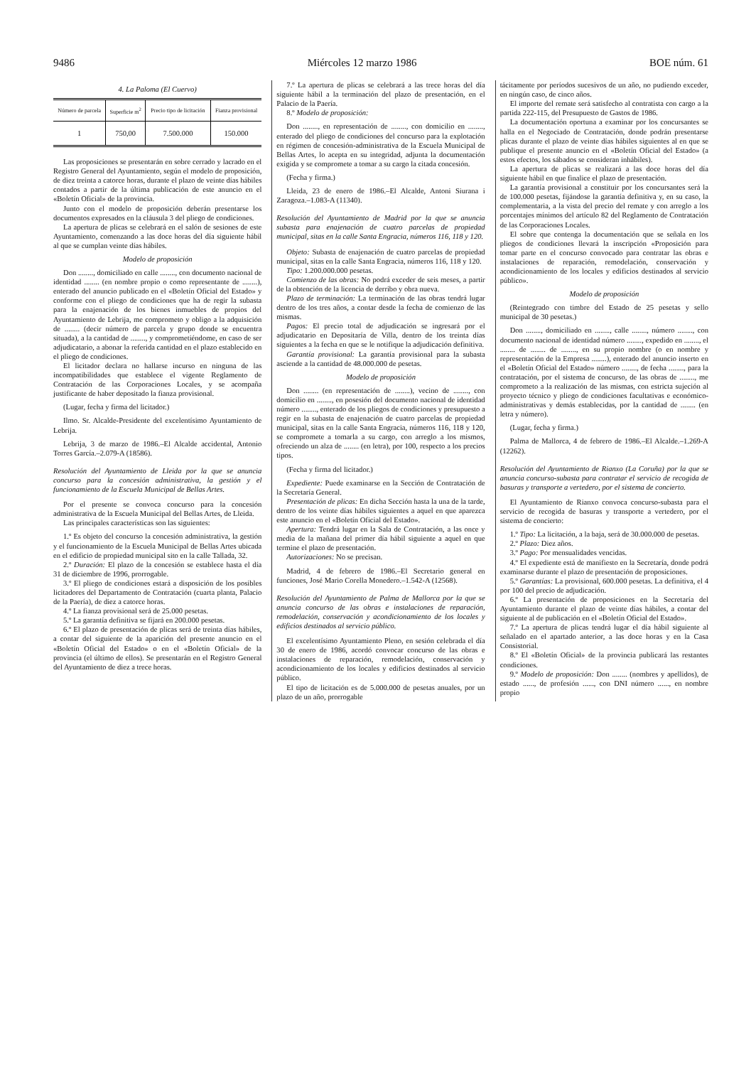9486 Miércoles 12 marzo 1986 BOE núm. 61
4. La Paloma (El Cuervo)
| Número de parcela | Superficie m<sup>2</sup> | Precio tipo de licitación | Fianza provisional |
| --- | --- | --- | --- |
| 1 | 750,00 | 7.500.000 | 150.000 |
Las proposiciones se presentarán en sobre cerrado y lacrado en el Registro General del Ayuntamiento, según el modelo de proposición, de diez treinta a catorce horas, durante el plazo de veinte días hábiles contados a partir de la última publicación de este anuncio en el «Boletín Oficial» de la provincia.
Junto con el modelo de proposición deberán presentarse los documentos expresados en la cláusula 3 del pliego de condiciones.
La apertura de plicas se celebrará en el salón de sesiones de este Ayuntamiento, comenzando a las doce horas del día siguiente hábil al que se cumplan veinte días hábiles.
Modelo de proposición
Don ........, domiciliado en calle ........, con documento nacional de identidad ........ (en nombre propio o como representante de ........), enterado del anuncio publicado en el «Boletín Oficial del Estado» y conforme con el pliego de condiciones que ha de regir la subasta para la enajenación de los bienes inmuebles de propios del Ayuntamiento de Lebrija, me comprometo y obligo a la adquisición de ........ (decir número de parcela y grupo donde se encuentra situada), a la cantidad de ........, y comprometiéndome, en caso de ser adjudicatario, a abonar la referida cantidad en el plazo establecido en el pliego de condiciones.
El licitador declara no hallarse incurso en ninguna de las incompatibilidades que establece el vigente Reglamento de Contratación de las Corporaciones Locales, y se acompaña justificante de haber depositado la fianza provisional.
(Lugar, fecha y firma del licitador.)
Ilmo. Sr. Alcalde-Presidente del excelentísimo Ayuntamiento de Lebrija.
Lebrija, 3 de marzo de 1986.–El Alcalde accidental, Antonio Torres García.–2.079-A (18586).
Resolución del Ayuntamiento de Lleida por la que se anuncia concurso para la concesión administrativa, la gestión y el funcionamiento de la Escuela Municipal de Bellas Artes.
Por el presente se convoca concurso para la concesión administrativa de la Escuela Municipal del Bellas Artes, de Lleida.
Las principales características son las siguientes:
1.º Es objeto del concurso la concesión administrativa, la gestión y el funcionamiento de la Escuela Municipal de Bellas Artes ubicada en el edificio de propiedad municipal sito en la calle Tallada, 32.
2.º Duración: El plazo de la concesión se establece hasta el día 31 de diciembre de 1996, prorrogable.
3.º El pliego de condiciones estará a disposición de los posibles licitadores del Departamento de Contratación (cuarta planta, Palacio de la Paería), de diez a catorce horas.
4.º La fianza provisional será de 25.000 pesetas.
5.º La garantía definitiva se fijará en 200.000 pesetas.
6.º El plazo de presentación de plicas será de treinta días hábiles, a contar del siguiente de la aparición del presente anuncio en el «Boletín Oficial del Estado» o en el «Boletín Oficial» de la provincia (el último de ellos). Se presentarán en el Registro General del Ayuntamiento de diez a trece horas.
7.º La apertura de plicas se celebrará a las trece horas del día siguiente hábil a la terminación del plazo de presentación, en el Palacio de la Paería.
8.º Modelo de proposición:
Don ........, en representación de ........, con domicilio en ........, enterado del pliego de condiciones del concurso para la explotación en régimen de concesión-administrativa de la Escuela Municipal de Bellas Artes, lo acepta en su integridad, adjunta la documentación exigida y se compromete a tomar a su cargo la citada concesión.
(Fecha y firma.)
Lleida, 23 de enero de 1986.–El Alcalde, Antoni Siurana i Zaragoza.–1.083-A (11340).
Resolución del Ayuntamiento de Madrid por la que se anuncia subasta para enajenación de cuatro parcelas de propiedad municipal, sitas en la calle Santa Engracia, números 116, 118 y 120.
Objeto: Subasta de enajenación de cuatro parcelas de propiedad municipal, sitas en la calle Santa Engracia, números 116, 118 y 120.
Tipo: 1.200.000.000 pesetas.
Comienzo de las obras: No podrá exceder de seis meses, a partir de la obtención de la licencia de derribo y obra nueva.
Plazo de terminación: La terminación de las obras tendrá lugar dentro de los tres años, a contar desde la fecha de comienzo de las mismas.
Pagos: El precio total de adjudicación se ingresará por el adjudicatario en Depositaría de Villa, dentro de los treinta días siguientes a la fecha en que se le notifique la adjudicación definitiva.
Garantía provisional: La garantía provisional para la subasta asciende a la cantidad de 48.000.000 de pesetas.
Modelo de proposición
Don ........ (en representación de ........), vecino de ........, con domicilio en ........, en posesión del documento nacional de identidad número ........, enterado de los pliegos de condiciones y presupuesto a regir en la subasta de enajenación de cuatro parcelas de propiedad municipal, sitas en la calle Santa Engracia, números 116, 118 y 120, se compromete a tomarla a su cargo, con arreglo a los mismos, ofreciendo un alza de ........ (en letra), por 100, respecto a los precios tipos.
(Fecha y firma del licitador.)
Expediente: Puede examinarse en la Sección de Contratación de la Secretaría General.
Presentación de plicas: En dicha Sección hasta la una de la tarde, dentro de los veinte días hábiles siguientes a aquel en que aparezca este anuncio en el «Boletín Oficial del Estado».
Apertura: Tendrá lugar en la Sala de Contratación, a las once y media de la mañana del primer día hábil siguiente a aquel en que termine el plazo de presentación.
Autorizaciones: No se precisan.
Madrid, 4 de febrero de 1986.–El Secretario general en funciones, José Mario Corella Monedero.–1.542-A (12568).
Resolución del Ayuntamiento de Palma de Mallorca por la que se anuncia concurso de las obras e instalaciones de reparación, remodelación, conservación y acondicionamiento de los locales y edificios destinados al servicio público.
El excelentísimo Ayuntamiento Pleno, en sesión celebrada el día 30 de enero de 1986, acordó convocar concurso de las obras e instalaciones de reparación, remodelación, conservación y acondicionamiento de los locales y edificios destinados al servicio público.
El tipo de licitación es de 5.000.000 de pesetas anuales, por un plazo de un año, prorrogable
tácitamente por períodos sucesivos de un año, no pudiendo exceder, en ningún caso, de cinco años.
El importe del remate será satisfecho al contratista con cargo a la partida 222-115, del Presupuesto de Gastos de 1986.
La documentación oportuna a examinar por los concursantes se halla en el Negociado de Contratación, donde podrán presentarse plicas durante el plazo de veinte días hábiles siguientes al en que se publique el presente anuncio en el «Boletín Oficial del Estado» (a estos efectos, los sábados se consideran inhábiles).
La apertura de plicas se realizará a las doce horas del día siguiente hábil en que finalice el plazo de presentación.
La garantía provisional a constituir por los concursantes será la de 100.000 pesetas, fijándose la garantía definitiva y, en su caso, la complementaria, a la vista del precio del remate y con arreglo a los porcentajes mínimos del artículo 82 del Reglamento de Contratación de las Corporaciones Locales.
El sobre que contenga la documentación que se señala en los pliegos de condiciones llevará la inscripción «Proposición para tomar parte en el concurso convocado para contratar las obras e instalaciones de reparación, remodelación, conservación y acondicionamiento de los locales y edificios destinados al servicio público».
Modelo de proposición
(Reintegrado con timbre del Estado de 25 pesetas y sello municipal de 30 pesetas.)
Don ........, domiciliado en ........, calle ........, número ........, con documento nacional de identidad número ........, expedido en ........, el ........ de ........ de ........, en su propio nombre (o en nombre y representación de la Empresa ........), enterado del anuncio inserto en el «Boletín Oficial del Estado» número ........, de fecha ........, para la contratación, por el sistema de concurso, de las obras de ........, me comprometo a la realización de las mismas, con estricta sujeción al proyecto técnico y pliego de condiciones facultativas e económico-administrativas y demás establecidas, por la cantidad de ........ (en letra y número).
(Lugar, fecha y firma.)
Palma de Mallorca, 4 de febrero de 1986.–El Alcalde.–1.269-A (12262).
Resolución del Ayuntamiento de Rianxo (La Coruña) por la que se anuncia concurso-subasta para contratar el servicio de recogida de basuras y transporte a vertedero, por el sistema de concierto.
El Ayuntamiento de Rianxo convoca concurso-subasta para el servicio de recogida de basuras y transporte a vertedero, por el sistema de concierto:
1.º Tipo: La licitación, a la baja, será de 30.000.000 de pesetas.
2.º Plazo: Diez años.
3.º Pago: Por mensualidades vencidas.
4.º El expediente está de manifiesto en la Secretaría, donde podrá examinarse durante el plazo de presentación de proposiciones.
5.º Garantías: La provisional, 600.000 pesetas. La definitiva, el 4 por 100 del precio de adjudicación.
6.º La presentación de proposiciones en la Secretaría del Ayuntamiento durante el plazo de veinte días hábiles, a contar del siguiente al de publicación en el «Boletín Oficial del Estado».
7.º La apertura de plicas tendrá lugar el día hábil siguiente al señalado en el apartado anterior, a las doce horas y en la Casa Consistorial.
8.º El «Boletín Oficial» de la provincia publicará las restantes condiciones.
9.º Modelo de proposición: Don ........ (nombres y apellidos), de estado ......, de profesión ......, con DNI número ......, en nombre propio